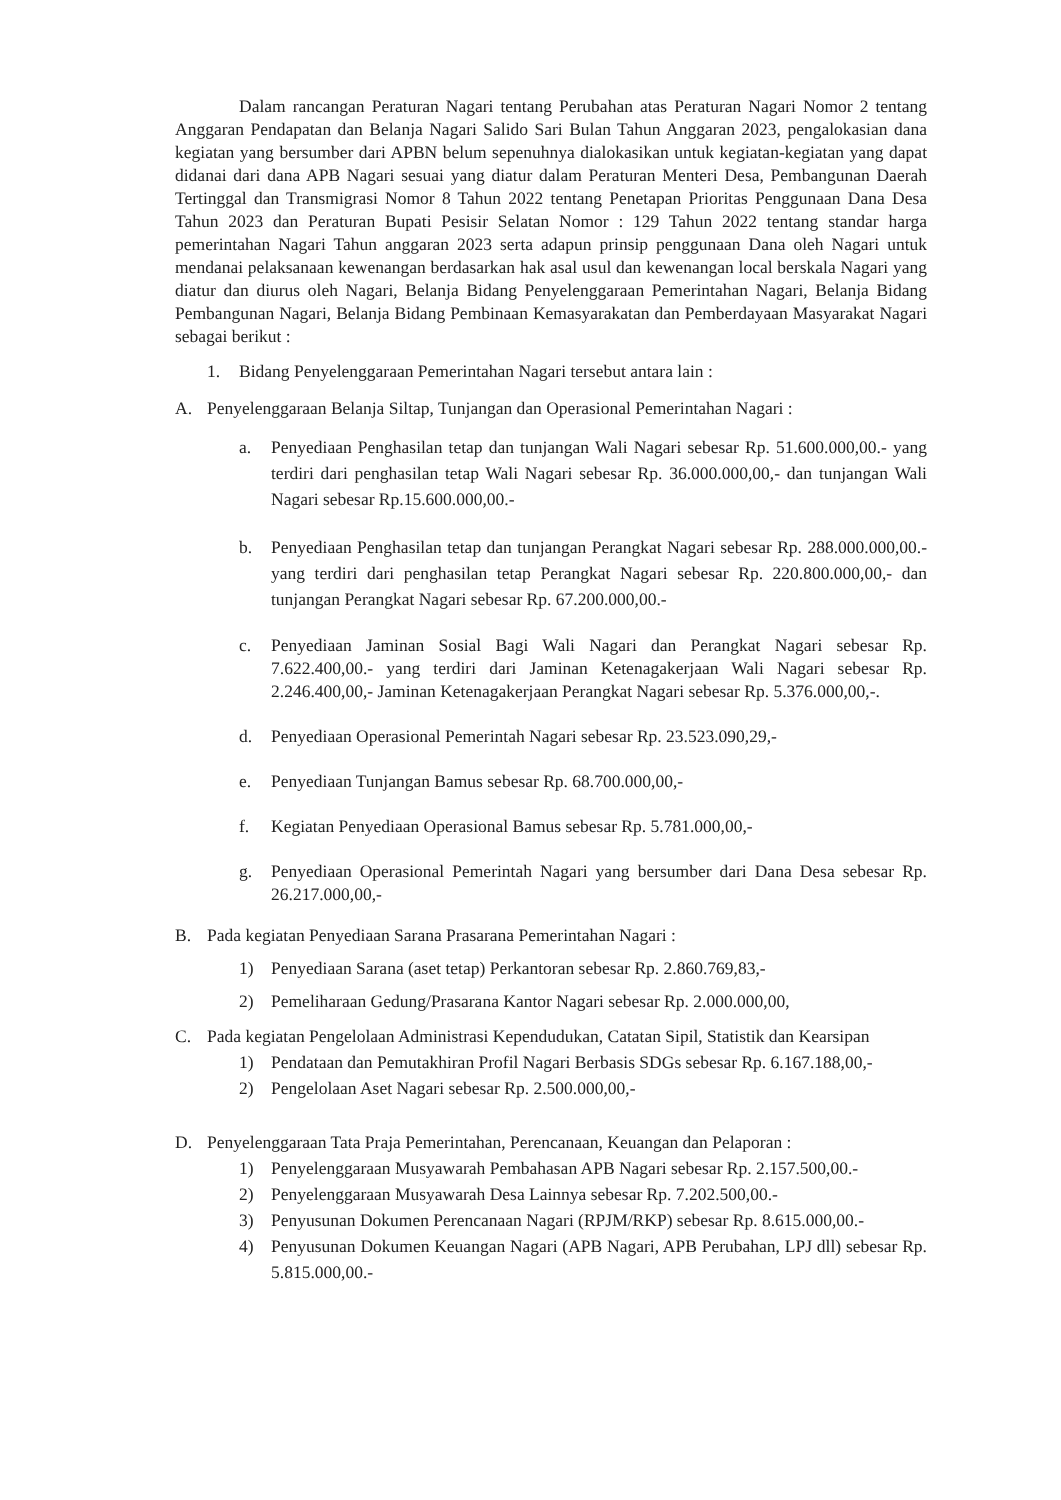Dalam rancangan Peraturan Nagari tentang Perubahan atas Peraturan Nagari Nomor 2 tentang Anggaran Pendapatan dan Belanja Nagari Salido Sari Bulan Tahun Anggaran 2023, pengalokasian dana kegiatan yang bersumber dari APBN belum sepenuhnya dialokasikan untuk kegiatan-kegiatan yang dapat didanai dari dana APB Nagari sesuai yang diatur dalam Peraturan Menteri Desa, Pembangunan Daerah Tertinggal dan Transmigrasi Nomor 8 Tahun 2022 tentang Penetapan Prioritas Penggunaan Dana Desa Tahun 2023 dan Peraturan Bupati Pesisir Selatan Nomor : 129 Tahun 2022 tentang standar harga pemerintahan Nagari Tahun anggaran 2023 serta adapun prinsip penggunaan Dana oleh Nagari untuk mendanai pelaksanaan kewenangan berdasarkan hak asal usul dan kewenangan local berskala Nagari yang diatur dan diurus oleh Nagari, Belanja Bidang Penyelenggaraan Pemerintahan Nagari, Belanja Bidang Pembangunan Nagari, Belanja Bidang Pembinaan Kemasyarakatan dan Pemberdayaan Masyarakat Nagari sebagai berikut :
1. Bidang Penyelenggaraan Pemerintahan Nagari tersebut antara lain :
A. Penyelenggaraan Belanja Siltap, Tunjangan dan Operasional Pemerintahan Nagari :
a. Penyediaan Penghasilan tetap dan tunjangan Wali Nagari sebesar Rp. 51.600.000,00.- yang terdiri dari penghasilan tetap Wali Nagari sebesar Rp. 36.000.000,00,- dan tunjangan Wali Nagari sebesar Rp.15.600.000,00.-
b. Penyediaan Penghasilan tetap dan tunjangan Perangkat Nagari sebesar Rp. 288.000.000,00.- yang terdiri dari penghasilan tetap Perangkat Nagari sebesar Rp. 220.800.000,00,- dan tunjangan Perangkat Nagari sebesar Rp. 67.200.000,00.-
c. Penyediaan Jaminan Sosial Bagi Wali Nagari dan Perangkat Nagari sebesar Rp. 7.622.400,00.- yang terdiri dari Jaminan Ketenagakerjaan Wali Nagari sebesar Rp. 2.246.400,00,- Jaminan Ketenagakerjaan Perangkat Nagari sebesar Rp. 5.376.000,00,-.
d. Penyediaan Operasional Pemerintah Nagari sebesar Rp. 23.523.090,29,-
e. Penyediaan Tunjangan Bamus sebesar Rp. 68.700.000,00,-
f. Kegiatan Penyediaan Operasional Bamus sebesar Rp. 5.781.000,00,-
g. Penyediaan Operasional Pemerintah Nagari yang bersumber dari Dana Desa sebesar Rp. 26.217.000,00,-
B. Pada kegiatan Penyediaan Sarana Prasarana Pemerintahan Nagari :
1) Penyediaan Sarana (aset tetap) Perkantoran sebesar Rp. 2.860.769,83,-
2) Pemeliharaan Gedung/Prasarana Kantor Nagari sebesar Rp. 2.000.000,00,
C. Pada kegiatan Pengelolaan Administrasi Kependudukan, Catatan Sipil, Statistik dan Kearsipan
1) Pendataan dan Pemutakhiran Profil Nagari Berbasis SDGs sebesar Rp. 6.167.188,00,-
2) Pengelolaan Aset Nagari sebesar Rp. 2.500.000,00,-
D. Penyelenggaraan Tata Praja Pemerintahan, Perencanaan, Keuangan dan Pelaporan :
1) Penyelenggaraan Musyawarah Pembahasan APB Nagari sebesar Rp. 2.157.500,00.-
2) Penyelenggaraan Musyawarah Desa Lainnya sebesar Rp. 7.202.500,00.-
3) Penyusunan Dokumen Perencanaan Nagari (RPJM/RKP) sebesar Rp. 8.615.000,00.-
4) Penyusunan Dokumen Keuangan Nagari (APB Nagari, APB Perubahan, LPJ dll) sebesar Rp. 5.815.000,00.-